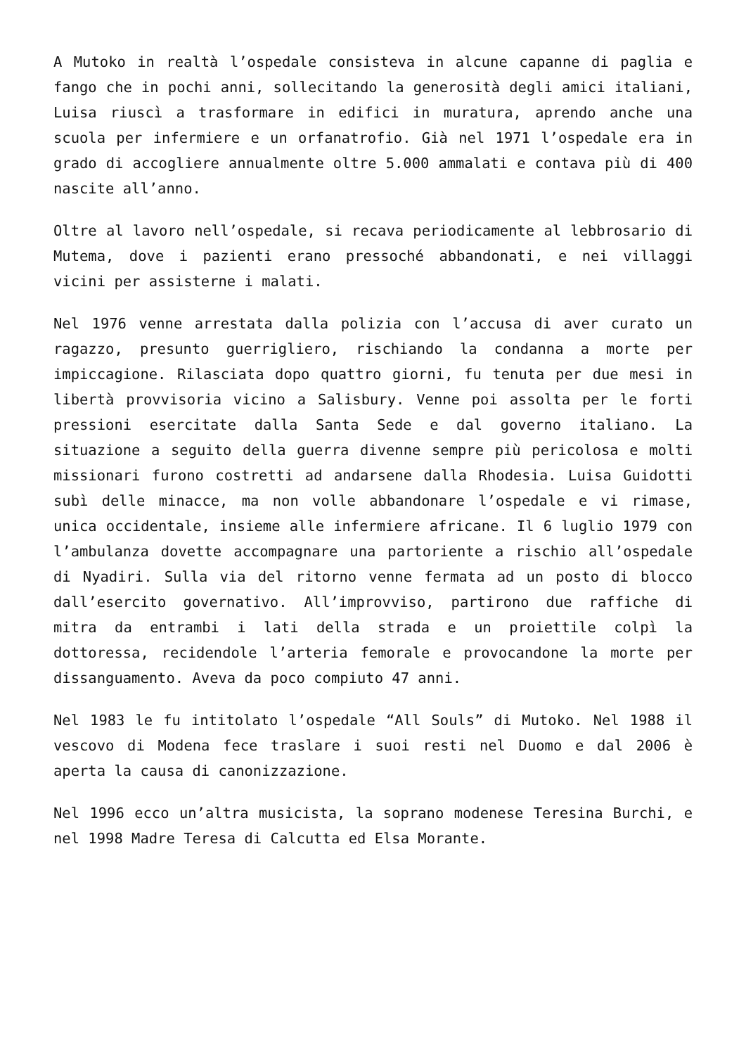A Mutoko in realtà l’ospedale consisteva in alcune capanne di paglia e fango che in pochi anni, sollecitando la generosità degli amici italiani, Luisa riuscì a trasformare in edifici in muratura, aprendo anche una scuola per infermiere e un orfanatrofio. Già nel 1971 l’ospedale era in grado di accogliere annualmente oltre 5.000 ammalati e contava più di 400 nascite all’anno.
Oltre al lavoro nell’ospedale, si recava periodicamente al lebbrosario di Mutema, dove i pazienti erano pressoché abbandonati, e nei villaggi vicini per assisterne i malati.
Nel 1976 venne arrestata dalla polizia con l’accusa di aver curato un ragazzo, presunto guerrigliero, rischiando la condanna a morte per impiccagione. Rilasciata dopo quattro giorni, fu tenuta per due mesi in libertà provvisoria vicino a Salisbury. Venne poi assolta per le forti pressioni esercitate dalla Santa Sede e dal governo italiano. La situazione a seguito della guerra divenne sempre più pericolosa e molti missionari furono costretti ad andarsene dalla Rhodesia. Luisa Guidotti subì delle minacce, ma non volle abbandonare l’ospedale e vi rimase, unica occidentale, insieme alle infermiere africane. Il 6 luglio 1979 con l’ambulanza dovette accompagnare una partoriente a rischio all’ospedale di Nyadiri. Sulla via del ritorno venne fermata ad un posto di blocco dall’esercito governativo. All’improvviso, partirono due raffiche di mitra da entrambi i lati della strada e un proiettile colpì la dottoressa, recidendole l’arteria femorale e provocandone la morte per dissanguamento. Aveva da poco compiuto 47 anni.
Nel 1983 le fu intitolato l’ospedale “All Souls” di Mutoko. Nel 1988 il vescovo di Modena fece traslare i suoi resti nel Duomo e dal 2006 è aperta la causa di canonizzazione.
Nel 1996 ecco un’altra musicista, la soprano modenese Teresina Burchi, e nel 1998 Madre Teresa di Calcutta ed Elsa Morante.